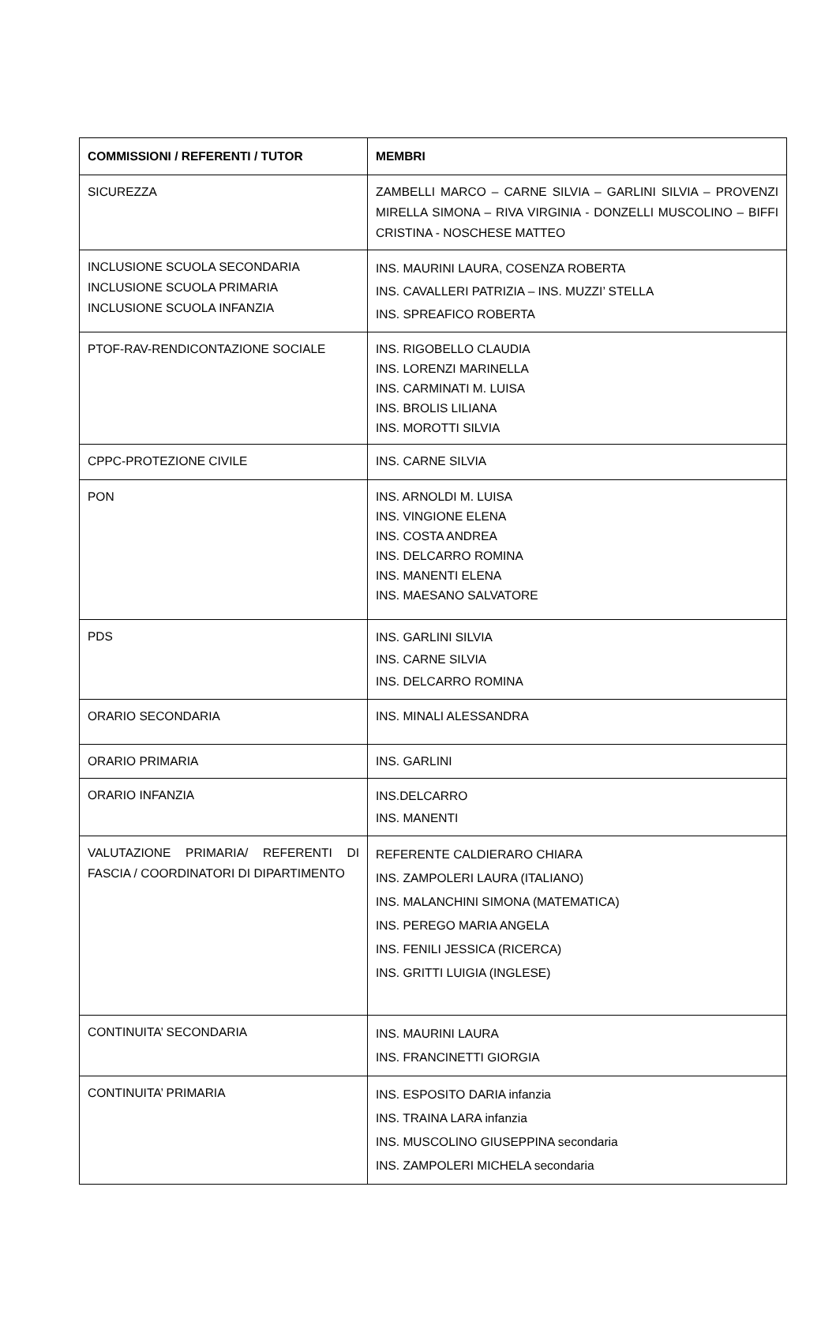| COMMISSIONI / REFERENTI / TUTOR | MEMBRI |
| --- | --- |
| SICUREZZA | ZAMBELLI MARCO – CARNE SILVIA – GARLINI SILVIA – PROVENZI MIRELLA SIMONA – RIVA VIRGINIA - DONZELLI MUSCOLINO – BIFFI CRISTINA - NOSCHESE MATTEO |
| INCLUSIONE SCUOLA SECONDARIA INCLUSIONE SCUOLA PRIMARIA INCLUSIONE SCUOLA INFANZIA | INS. MAURINI LAURA, COSENZA ROBERTA INS. CAVALLERI PATRIZIA – INS. MUZZI’ STELLA INS. SPREAFICO ROBERTA |
| PTOF-RAV-RENDICONTAZIONE SOCIALE | INS. RIGOBELLO CLAUDIA INS. LORENZI MARINELLA INS. CARMINATI M. LUISA INS. BROLIS LILIANA INS. MOROTTI SILVIA |
| CPPC-PROTEZIONE CIVILE | INS. CARNE SILVIA |
| PON | INS. ARNOLDI M. LUISA INS. VINGIONE ELENA INS. COSTA ANDREA INS. DELCARRO ROMINA INS. MANENTI ELENA INS. MAESANO SALVATORE |
| PDS | INS. GARLINI SILVIA INS. CARNE SILVIA INS. DELCARRO ROMINA |
| ORARIO SECONDARIA | INS. MINALI ALESSANDRA |
| ORARIO PRIMARIA | INS. GARLINI |
| ORARIO INFANZIA | INS.DELCARRO INS. MANENTI |
| VALUTAZIONE PRIMARIA/ REFERENTI DI FASCIA / COORDINATORI DI DIPARTIMENTO | REFERENTE CALDIERARO CHIARA INS. ZAMPOLERI LAURA (ITALIANO) INS. MALANCHINI SIMONA (MATEMATICA) INS. PEREGO MARIA ANGELA INS. FENILI JESSICA (RICERCA) INS. GRITTI LUIGIA (INGLESE) |
| CONTINUITA’ SECONDARIA | INS. MAURINI LAURA INS. FRANCINETTI GIORGIA |
| CONTINUITA’ PRIMARIA | INS. ESPOSITO DARIA infanzia INS. TRAINA LARA infanzia INS. MUSCOLINO GIUSEPPINA secondaria INS. ZAMPOLERI MICHELA secondaria |